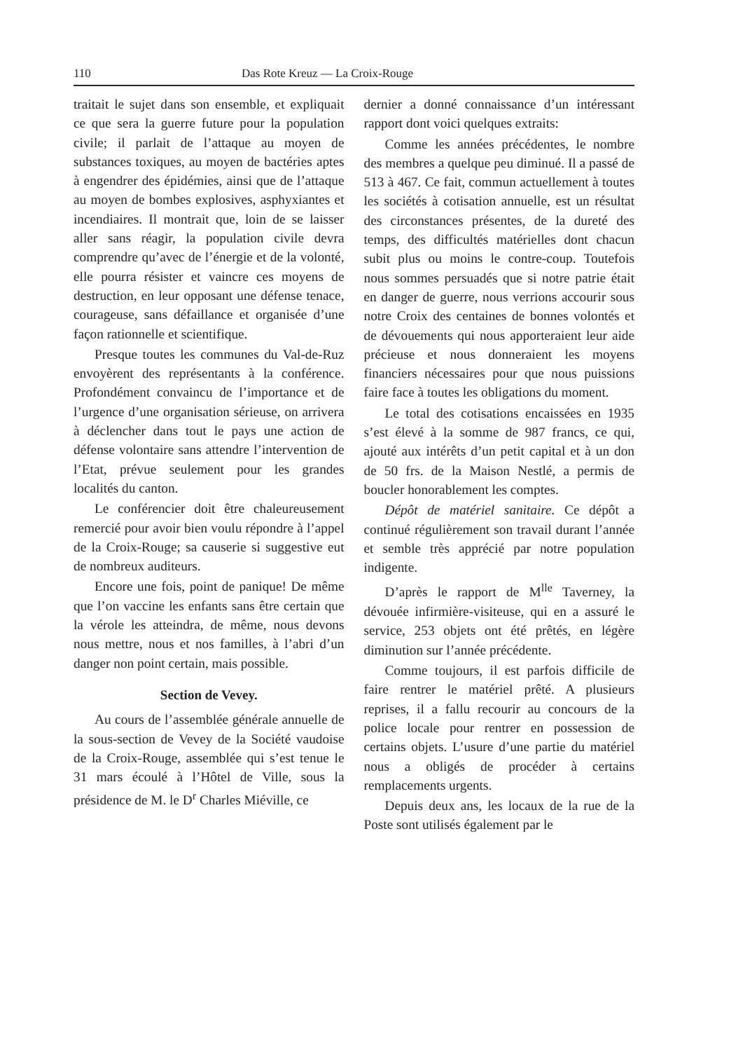110 Das Rote Kreuz — La Croix-Rouge
traitait le sujet dans son ensemble, et expliquait ce que sera la guerre future pour la population civile; il parlait de l’attaque au moyen de substances toxiques, au moyen de bactéries aptes à engendrer des épidémies, ainsi que de l’attaque au moyen de bombes explosives, asphyxiantes et incendiaires. Il montrait que, loin de se laisser aller sans réagir, la population civile devra comprendre qu’avec de l’énergie et de la volonté, elle pourra résister et vaincre ces moyens de destruction, en leur opposant une défense tenace, courageuse, sans défaillance et organisée d’une façon rationnelle et scientifique.
Presque toutes les communes du Val-de-Ruz envoyèrent des représentants à la conférence. Profondément convaincu de l’importance et de l’urgence d’une organisation sérieuse, on arrivera à déclencher dans tout le pays une action de défense volontaire sans attendre l’intervention de l’Etat, prévue seulement pour les grandes localités du canton.
Le conférencier doit être chaleureusement remercié pour avoir bien voulu répondre à l’appel de la Croix-Rouge; sa causerie si suggestive eut de nombreux auditeurs.
Encore une fois, point de panique! De même que l’on vaccine les enfants sans être certain que la vérole les atteindra, de même, nous devons nous mettre, nous et nos familles, à l’abri d’un danger non point certain, mais possible.
Section de Vevey.
Au cours de l’assemblée générale annuelle de la sous-section de Vevey de la Société vaudoise de la Croix-Rouge, assemblée qui s’est tenue le 31 mars écoulé à l’Hôtel de Ville, sous la présidence de M. le D<sup>r</sup> Charles Miéville, ce
dernier a donné connaissance d’un intéressant rapport dont voici quelques extraits:
Comme les années précédentes, le nombre des membres a quelque peu diminué. Il a passé de 513 à 467. Ce fait, commun actuellement à toutes les sociétés à cotisation annuelle, est un résultat des circonstances présentes, de la dureté des temps, des difficultés matérielles dont chacun subit plus ou moins le contre-coup. Toutefois nous sommes persuadés que si notre patrie était en danger de guerre, nous verrions accourir sous notre Croix des centaines de bonnes volontés et de dévouements qui nous apporteraient leur aide précieuse et nous donneraient les moyens financiers nécessaires pour que nous puissions faire face à toutes les obligations du moment.
Le total des cotisations encaissées en 1935 s’est élevé à la somme de 987 francs, ce qui, ajouté aux intérêts d’un petit capital et à un don de 50 frs. de la Maison Nestlé, a permis de boucler honorablement les comptes.
Dépôt de matériel sanitaire. Ce dépôt a continué régulièrement son travail durant l’année et semble très apprécié par notre population indigente.
D’après le rapport de M<sup>lle</sup> Taverney, la dévouée infirmière-visiteuse, qui en a assuré le service, 253 objets ont été prêtés, en légère diminution sur l’année précédente.
Comme toujours, il est parfois difficile de faire rentrer le matériel prêté. A plusieurs reprises, il a fallu recourir au concours de la police locale pour rentrer en possession de certains objets. L’usure d’une partie du matériel nous a obligés de procéder à certains remplacements urgents.
Depuis deux ans, les locaux de la rue de la Poste sont utilisés également par le